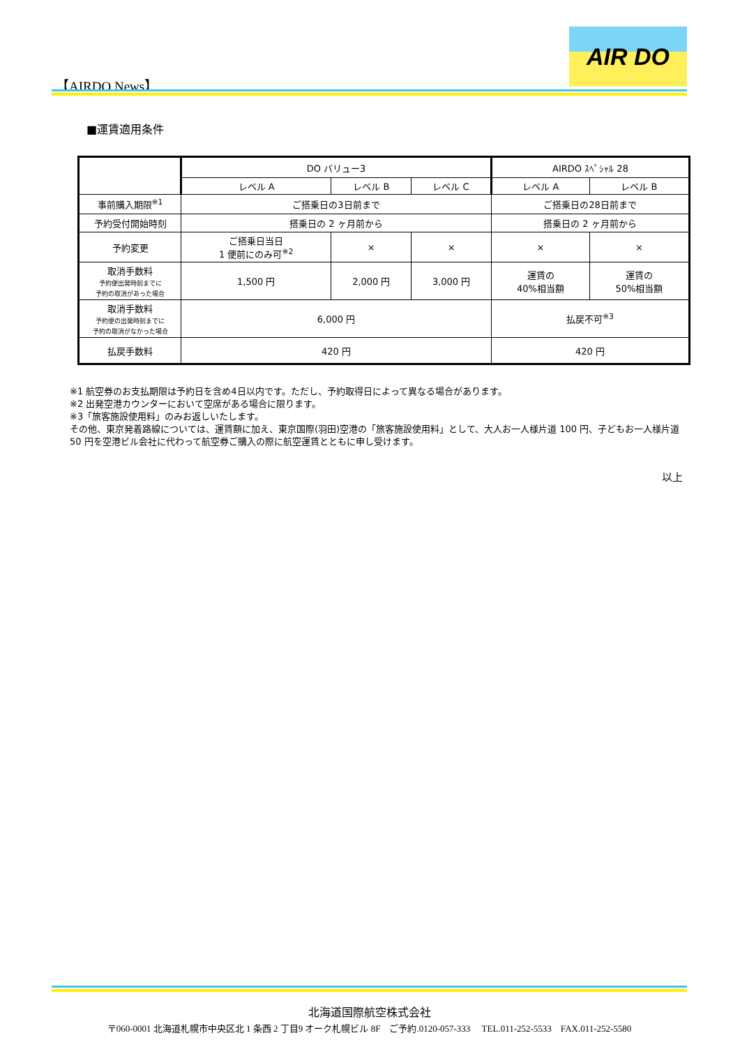【AIRDO News】
AIR DO
■運賃適用条件
| | DO バリュー3 | | | AIRDO ｽﾍﾟｼｬﾙ 28 | |
| --- | --- | --- | --- | --- | --- |
| | レベル A | レベル B | レベル C | レベル A | レベル B |
| 事前購入期限<sup>※1</sup> | ご搭乗日の3日前まで | | | ご搭乗日の28日前まで | |
| 予約受付開始時刻 | 搭乗日の 2 ヶ月前から | | | 搭乗日の 2 ヶ月前から | |
| 予約変更 | ご搭乗日当日 1 便前にのみ可<sup>※2</sup> | × | × | × | × |
| 取消手数料 予約便出発時刻までに 予約の取消があった場合 | 1,500 円 | 2,000 円 | 3,000 円 | 運賃の 40%相当額 | 運賃の 50%相当額 |
| 取消手数料 予約便の出発時刻までに 予約の取消がなかった場合 | 6,000 円 | | | 払戻不可<sup>※3</sup> | |
| 払戻手数料 | 420 円 | | | 420 円 | |
※1 航空券のお支払期限は予約日を含め4日以内です。ただし、予約取得日によって異なる場合があります。
※2 出発空港カウンターにおいて空席がある場合に限ります。
※3「旅客施設使用料」のみお返しいたします。
その他、東京発着路線については、運賃額に加え、東京国際(羽田)空港の「旅客施設使用料」として、大人お一人様片道 100 円、子どもお一人様片道 50 円を空港ビル会社に代わって航空券ご購入の際に航空運賃とともに申し受けます。
以上
北海道国際航空株式会社
〒060-0001 北海道札幌市中央区北 1 条西 2 丁目9 オーク札幌ビル 8F　ご予約.0120-057-333　 TEL.011-252-5533　FAX.011-252-5580